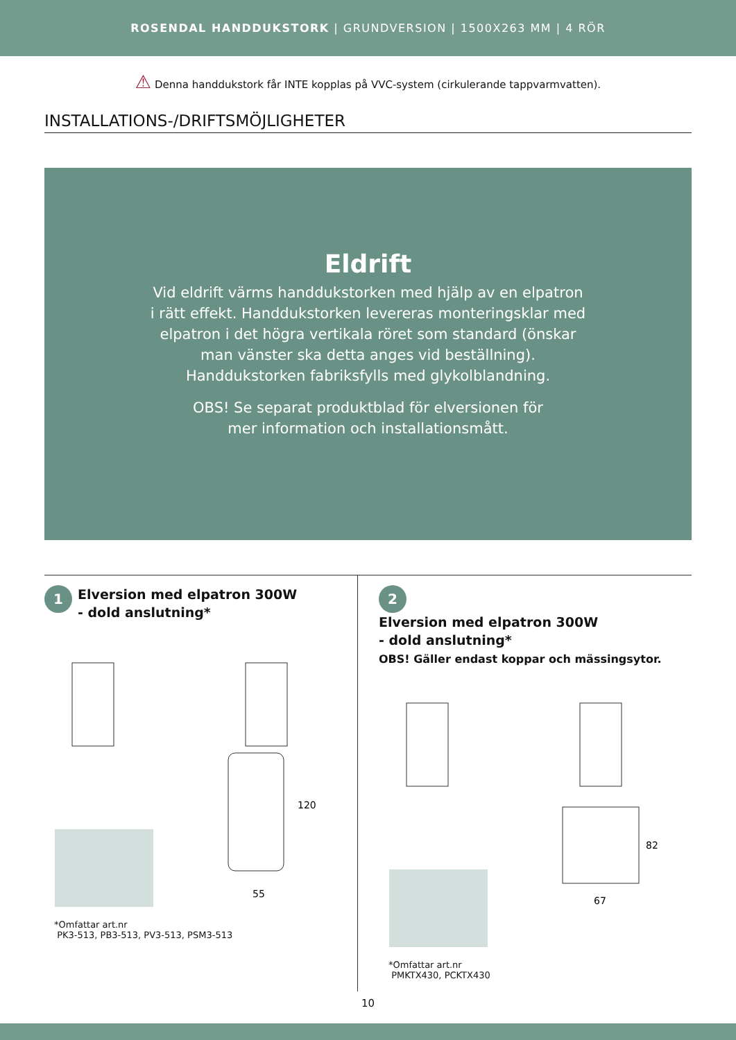ROSENDAL HANDDUKSTORK | GRUNDVERSION | 1500X263 MM | 4 RÖR
⚠ Denna handdukstork får INTE kopplas på VVC-system (cirkulerande tappvarmvatten).
INSTALLATIONS-/DRIFTSMÖJLIGHETER
Eldrift
Vid eldrift värms handdukstorken med hjälp av en elpatron
i rätt effekt. Handdukstorken levereras monteringsklar med
elpatron i det högra vertikala röret som standard (önskar
man vänster ska detta anges vid beställning).
Handdukstorken fabriksfylls med glykolblandning.
OBS! Se separat produktblad för elversionen för
mer information och installationsmått.
1 Elversion med elpatron 300W
- dold anslutning*
120
55
*Omfattar art.nr
PK3-513, PB3-513, PV3-513, PSM3-513
2 Elversion med elpatron 300W
- dold anslutning*
OBS! Gäller endast koppar och mässingsytor.
82
67
*Omfattar art.nr
PMKTX430, PCKTX430
10